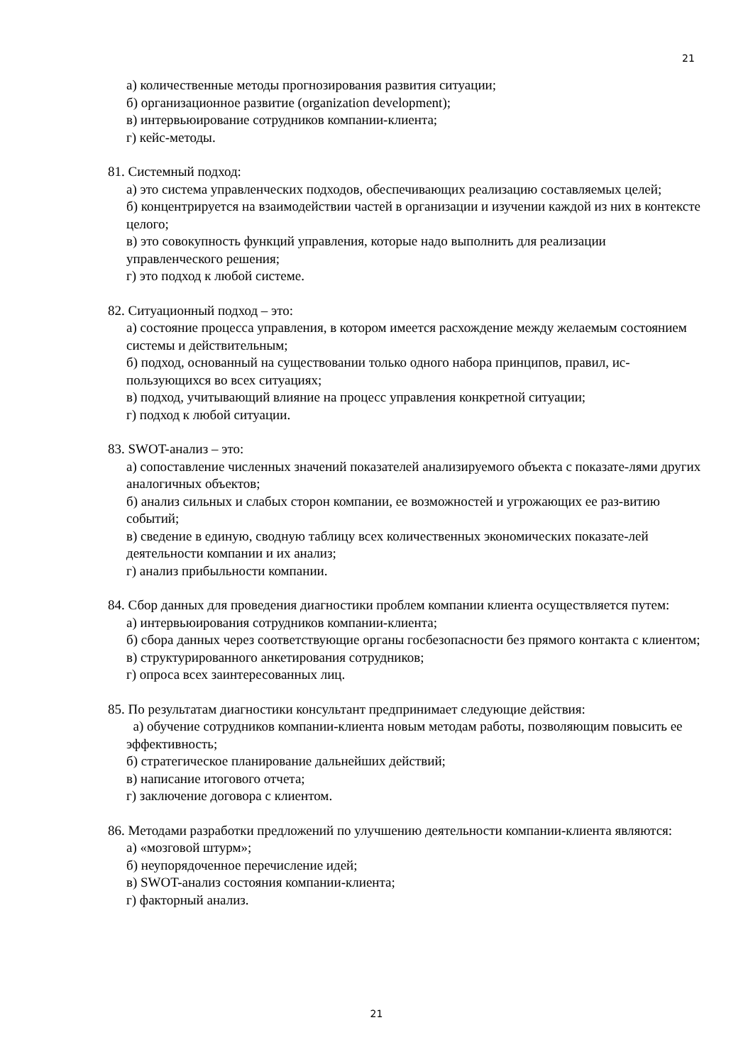21
а) количественные методы прогнозирования развития ситуации;
б) организационное развитие (organization development);
в) интервьюирование сотрудников компании-клиента;
г) кейс-методы.
81. Системный подход:
а) это система управленческих подходов, обеспечивающих реализацию составляемых целей;
б) концентрируется на взаимодействии частей в организации и изучении каждой из них в контексте целого;
в) это совокупность функций управления, которые надо выполнить для реализации управленческого решения;
г) это подход к любой системе.
82. Ситуационный подход – это:
а) состояние процесса управления, в котором имеется расхождение между желаемым состоянием системы и действительным;
б) подход, основанный на существовании только одного набора принципов, правил, ис-пользующихся во всех ситуациях;
в) подход, учитывающий влияние на процесс управления конкретной ситуации;
г) подход к любой ситуации.
83. SWOT-анализ – это:
а) сопоставление численных значений показателей анализируемого объекта с показате-лями других аналогичных объектов;
б) анализ сильных и слабых сторон компании, ее возможностей и угрожающих ее раз-витию событий;
в) сведение в единую, сводную таблицу всех количественных экономических показате-лей деятельности компании и их анализ;
г) анализ прибыльности компании.
84. Сбор данных для проведения диагностики проблем компании клиента осуществляется путем:
а) интервьюирования сотрудников компании-клиента;
б) сбора данных через соответствующие органы госбезопасности без прямого контакта с клиентом;
в) структурированного анкетирования сотрудников;
г) опроса всех заинтересованных лиц.
85. По результатам диагностики консультант предпринимает следующие действия:
а) обучение сотрудников компании-клиента новым методам работы, позволяющим повысить ее эффективность;
б) стратегическое планирование дальнейших действий;
в) написание итогового отчета;
г) заключение договора с клиентом.
86. Методами разработки предложений по улучшению деятельности компании-клиента являются:
а) «мозговой штурм»;
б) неупорядоченное перечисление идей;
в) SWOT-анализ состояния компании-клиента;
г) факторный анализ.
21